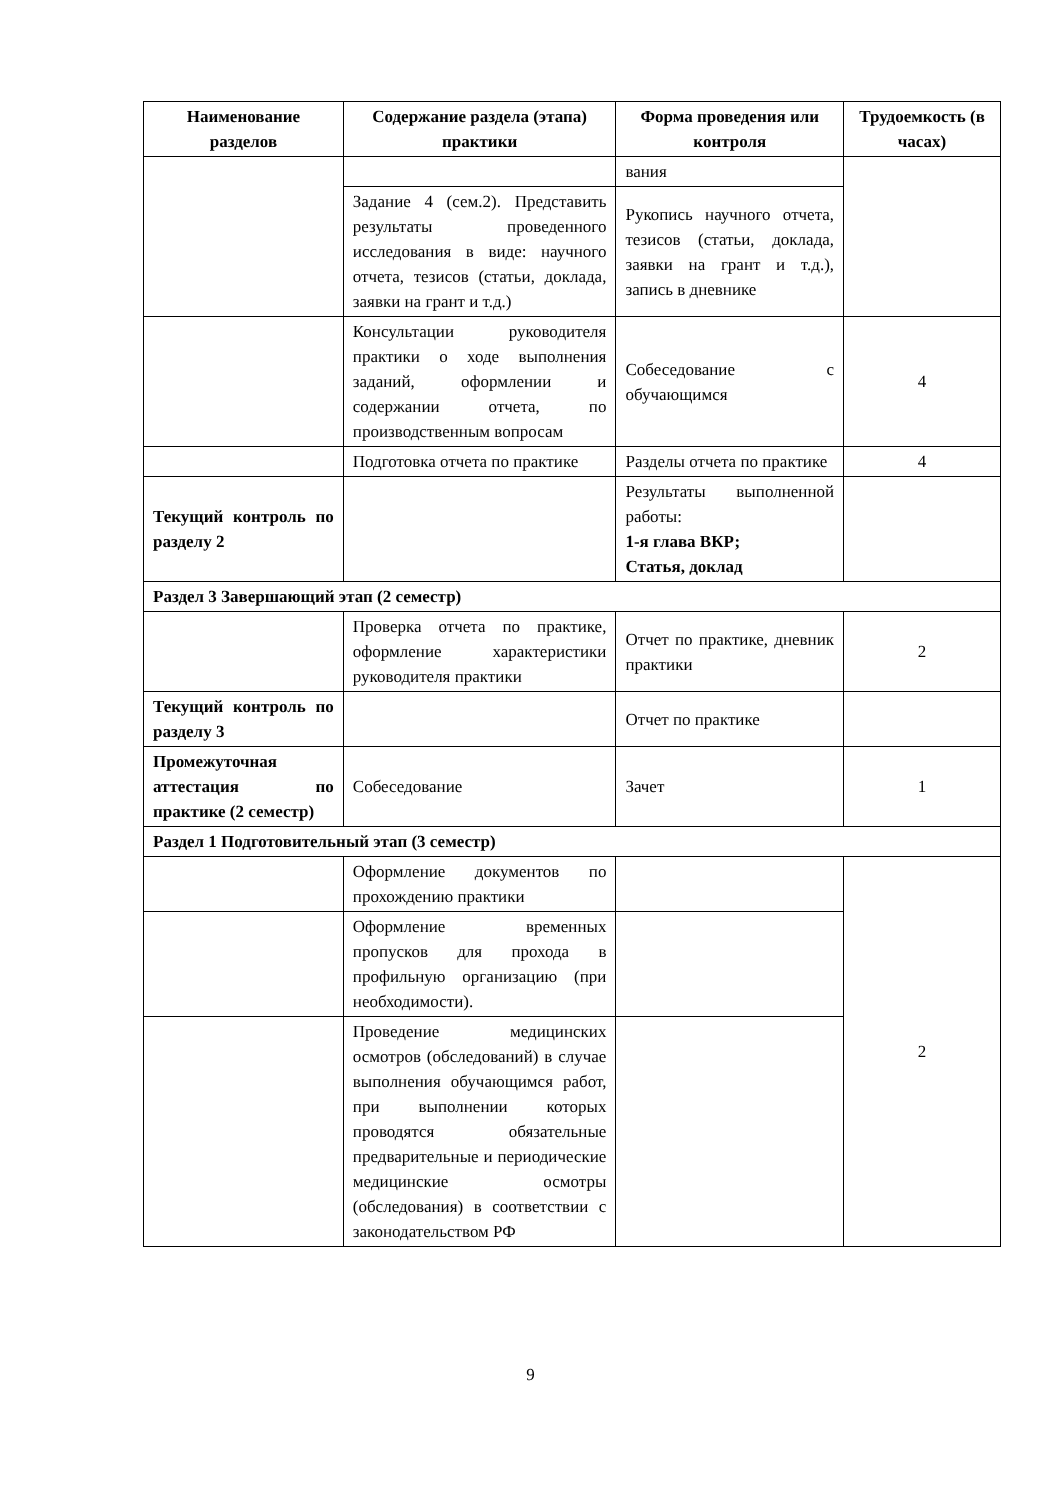| Наименование разделов | Содержание раздела (этапа) практики | Форма проведения или контроля | Трудоемкость (в часах) |
| --- | --- | --- | --- |
| | | вания | |
| | Задание 4 (сем.2). Представить результаты проведенного исследования в виде: научного отчета, тезисов (статьи, доклада, заявки на грант и т.д.) | Рукопись научного отчета, тезисов (статьи, доклада, заявки на грант и т.д.), запись в дневнике | |
| | Консультации руководителя практики о ходе выполнения заданий, оформлении и содержании отчета, по производственным вопросам | Собеседование с обучающимся | 4 |
| | Подготовка отчета по практике | Разделы отчета по практике | 4 |
| Текущий контроль по разделу 2 | | Результаты выполненной работы: 1-я глава ВКР; Статья, доклад | |
| Раздел 3 Завершающий этап (2 семестр) | | | |
| | Проверка отчета по практике, оформление характеристики руководителя практики | Отчет по практике, дневник практики | 2 |
| Текущий контроль по разделу 3 | | Отчет по практике | |
| Промежуточная аттестация по практике (2 семестр) | Собеседование | Зачет | 1 |
| Раздел 1 Подготовительный этап (3 семестр) | | | |
| | Оформление документов по прохождению практики | | 2 |
| | Оформление временных пропусков для прохода в профильную организацию (при необходимости). | | |
| | Проведение медицинских осмотров (обследований) в случае выполнения обучающимся работ, при выполнении которых проводятся обязательные предварительные и периодические медицинские осмотры (обследования) в соответствии с законодательством РФ | | |
9